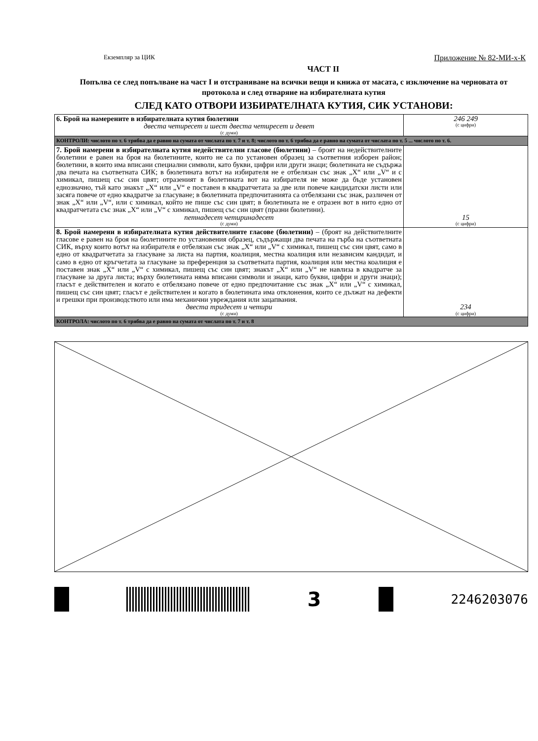Екземпляр за ЦИК Приложение № 82-МИ-х-К
ЧАСТ II
Попълва се след попълване на част I и отстраняване на всички вещи и книжа от масата, с изключение на черновата от протокола и след отваряне на избирателната кутия
СЛЕД КАТО ОТВОРИ ИЗБИРАТЕЛНАТА КУТИЯ, СИК УСТАНОВИ:
| 6. Брой на намерените в избирателната кутия бюлетини двеста четиресет и шест двеста четиресет и девет (с думи) | 246 249 (с цифри) |
| КОНТРОЛИ: числото по т. 6 трябва да е равно на сумата от числата по т. 7 и т. 8; числото по т. 6 трябва да е равно на сумата от числата по т. 5 ... числото по т. 6. | |
| 7. Брой намерени в избирателната кутия недействителни гласове (бюлетини) – броят на недействителните бюлетини е равен на броя на бюлетините, които не са по установен образец за съответния изборен район; бюлетини, в които има вписани специални символи, като букви, цифри или други знаци; бюлетината не съдържа два печата на съответната СИК; в бюлетината вотът на избирателя не е отбелязан със знак „X“ или „V“ и с химикал, пишещ със син цвят; отразеният в бюлетината вот на избирателя не може да бъде установен еднозначно, тъй като знакът „X“ или „V“ е поставен в квадратчетата за две или повече кандидатски листи или засяга повече от едно квадратче за гласуване; в бюлетината предпочитанията са отбелязани със знак, различен от знак „X“ или „V“, или с химикал, който не пише със син цвят; в бюлетината не е отразен вот в нито едно от квадратчетата със знак „X“ или „V“ с химикал, пишещ със син цвят (празни бюлетини). петнадесет четиринадесет (с думи) | 15 (с цифри) |
| 8. Брой намерени в избирателната кутия действителните гласове (бюлетини) – (броят на действителните гласове е равен на броя на бюлетините по установения образец, съдържащи два печата на гърба на съответната СИК, върху които вотът на избирателя е отбелязан със знак „X“ или „V“ с химикал, пишещ със син цвят, само в едно от квадратчетата за гласуване за листа на партия, коалиция, местна коалиция или независим кандидат, и само в едно от кръгчетата за гласуване за преференция за съответната партия, коалиция или местна коалиция е поставен знак „X“ или „V“ с химикал, пишещ със син цвят; знакът „X“ или „V“ не навлиза в квадратче за гласуване за друга листа; върху бюлетината няма вписани символи и знаци, като букви, цифри и други знаци); гласът е действителен и когато е отбелязано повече от едно предпочитание със знак „X“ или „V“ с химикал, пишещ със син цвят; гласът е действителен и когато в бюлетината има отклонения, които се дължат на дефекти и грешки при производството или има механични увреждания или зацапвания. двеста тридесет и четири (с думи) | 234 (с цифри) |
| КОНТРОЛА: числото по т. 6 трябва да е равно на сумата от числата по т. 7 и т. 8 | |
3
2246203076